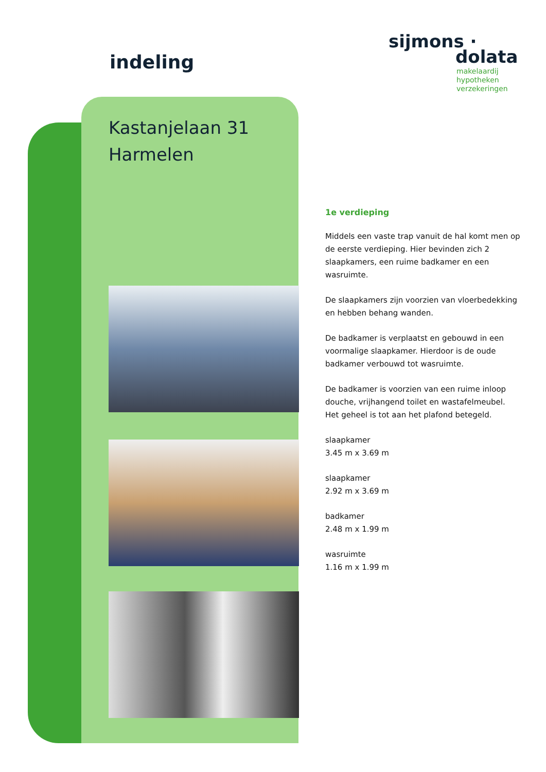indeling
sijmons ·
dolata
makelaardij
hypotheken
verzekeringen
Kastanjelaan 31
Harmelen
1e verdieping
Middels een vaste trap vanuit de hal komt men op de eerste verdieping. Hier bevinden zich 2 slaapkamers, een ruime badkamer en een wasruimte.
De slaapkamers zijn voorzien van vloerbedekking en hebben behang wanden.
De badkamer is verplaatst en gebouwd in een voormalige slaapkamer. Hierdoor is de oude badkamer verbouwd tot wasruimte.
De badkamer is voorzien van een ruime inloop douche, vrijhangend toilet en wastafelmeubel. Het geheel is tot aan het plafond betegeld.
slaapkamer
3.45 m x 3.69 m
slaapkamer
2.92 m x 3.69 m
badkamer
2.48 m x 1.99 m
wasruimte
1.16 m x 1.99 m